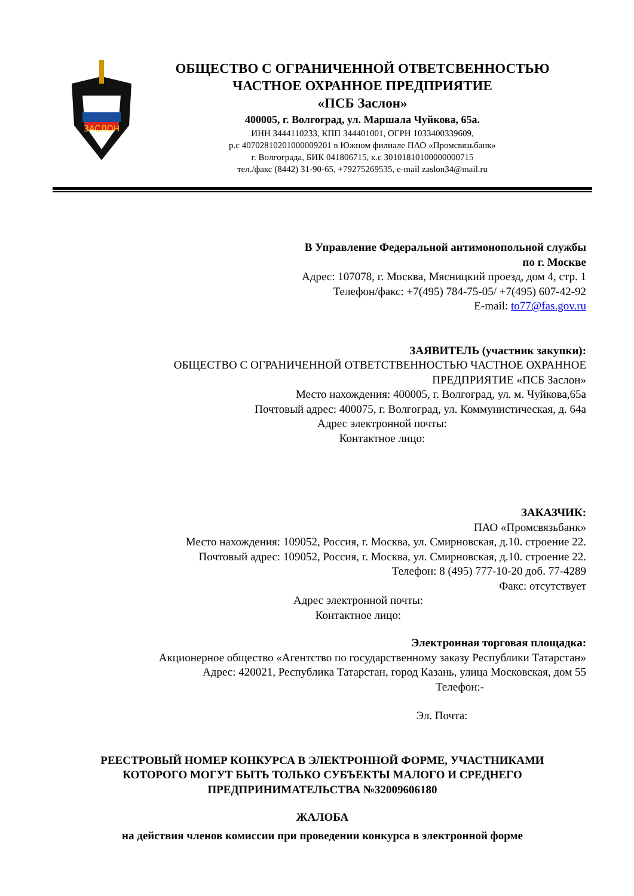ЗАСЛОН
ОБЩЕСТВО С ОГРАНИЧЕННОЙ ОТВЕТСВЕННОСТЬЮ
ЧАСТНОЕ ОХРАННОЕ ПРЕДПРИЯТИЕ
«ПСБ Заслон»
400005, г. Волгоград, ул. Маршала Чуйкова, 65а.
ИНН 3444110233, КПП 344401001, ОГРН 1033400339609,
р.с 40702810201000009201 в Южном филиале ПАО «Промсвязьбанк»
г. Волгограда, БИК 041806715, к.с 30101810100000000715
тел./факс (8442) 31-90-65, +79275269535, e-mail zaslon34@mail.ru
В Управление Федеральной антимонопольной службы
по г. Москве
Адрес: 107078, г. Москва, Мясницкий проезд, дом 4, стр. 1
Телефон/факс: +7(495) 784-75-05/ +7(495) 607-42-92
E-mail: to77@fas.gov.ru
ЗАЯВИТЕЛЬ (участник закупки):
ОБЩЕСТВО С ОГРАНИЧЕННОЙ ОТВЕТСТВЕННОСТЬЮ ЧАСТНОЕ ОХРАННОЕ
ПРЕДПРИЯТИЕ «ПСБ Заслон»
Место нахождения: 400005, г. Волгоград, ул. м. Чуйкова,65а
Почтовый адрес: 400075, г. Волгоград, ул. Коммунистическая, д. 64а
Адрес электронной почты:
Контактное лицо:
ЗАКАЗЧИК:
ПАО «Промсвязьбанк»
Место нахождения: 109052, Россия, г. Москва, ул. Смирновская, д.10. строение 22.
Почтовый адрес: 109052, Россия, г. Москва, ул. Смирновская, д.10. строение 22.
Телефон: 8 (495) 777-10-20 доб. 77-4289
Факс: отсутствует
Адрес электронной почты:
Контактное лицо:
Электронная торговая площадка:
Акционерное общество «Агентство по государственному заказу Республики Татарстан»
Адрес: 420021, Республика Татарстан, город Казань, улица Московская, дом 55
Телефон:-
Эл. Почта:
РЕЕСТРОВЫЙ НОМЕР КОНКУРСА В ЭЛЕКТРОННОЙ ФОРМЕ, УЧАСТНИКАМИ
КОТОРОГО МОГУТ БЫТЬ ТОЛЬКО СУБЪЕКТЫ МАЛОГО И СРЕДНЕГО
ПРЕДПРИНИМАТЕЛЬСТВА №32009606180
ЖАЛОБА
на действия членов комиссии при проведении конкурса в электронной форме